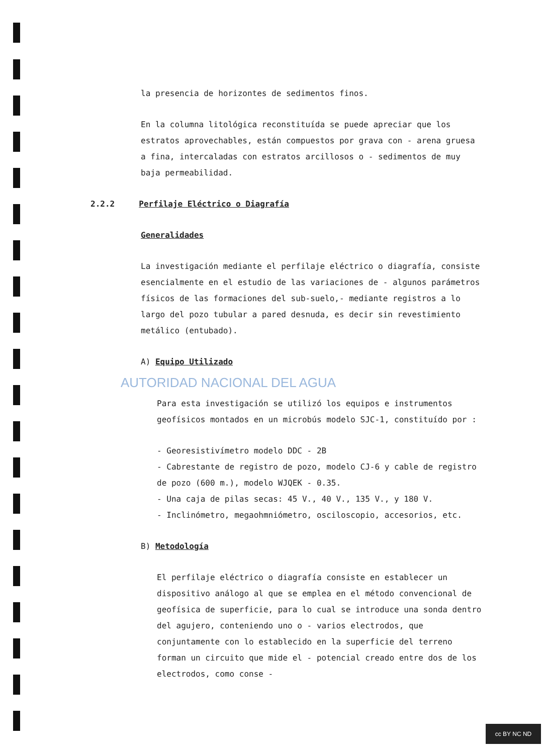la presencia de horizontes de sedimentos finos.
En la columna litológica reconstituída se puede apreciar que los estratos aprovechables, están compuestos por grava con - arena gruesa a fina, intercaladas con estratos arcillosos o - sedimentos de muy baja permeabilidad.
2.2.2 Perfilaje Eléctrico o Diagrafía
Generalidades
La investigación mediante el perfilaje eléctrico o diagrafía, consiste esencialmente en el estudio de las variaciones de - algunos parámetros físicos de las formaciones del sub-suelo,- mediante registros a lo largo del pozo tubular a pared desnuda, es decir sin revestimiento metálico (entubado).
A) Equipo Utilizado
AUTORIDAD NACIONAL DEL AGUA
Para esta investigación se utilizó los equipos e instrumentos geofísicos montados en un microbús modelo SJC-1, constituído por :
- Georesistivímetro modelo DDC - 2B
- Cabrestante de registro de pozo, modelo CJ-6 y cable de registro de pozo (600 m.), modelo WJQEK - 0.35.
- Una caja de pilas secas: 45 V., 40 V., 135 V., y 180 V.
- Inclinómetro, megaohmniómetro, osciloscopio, accesorios, etc.
B) Metodología
El perfilaje eléctrico o diagrafía consiste en establecer un dispositivo análogo al que se emplea en el método convencional de geofísica de superficie, para lo cual se introduce una sonda dentro del agujero, conteniendo uno o - varios electrodos, que conjuntamente con lo establecido en la superficie del terreno forman un circuito que mide el - potencial creado entre dos de los electrodos, como conse -
cc BY NC ND